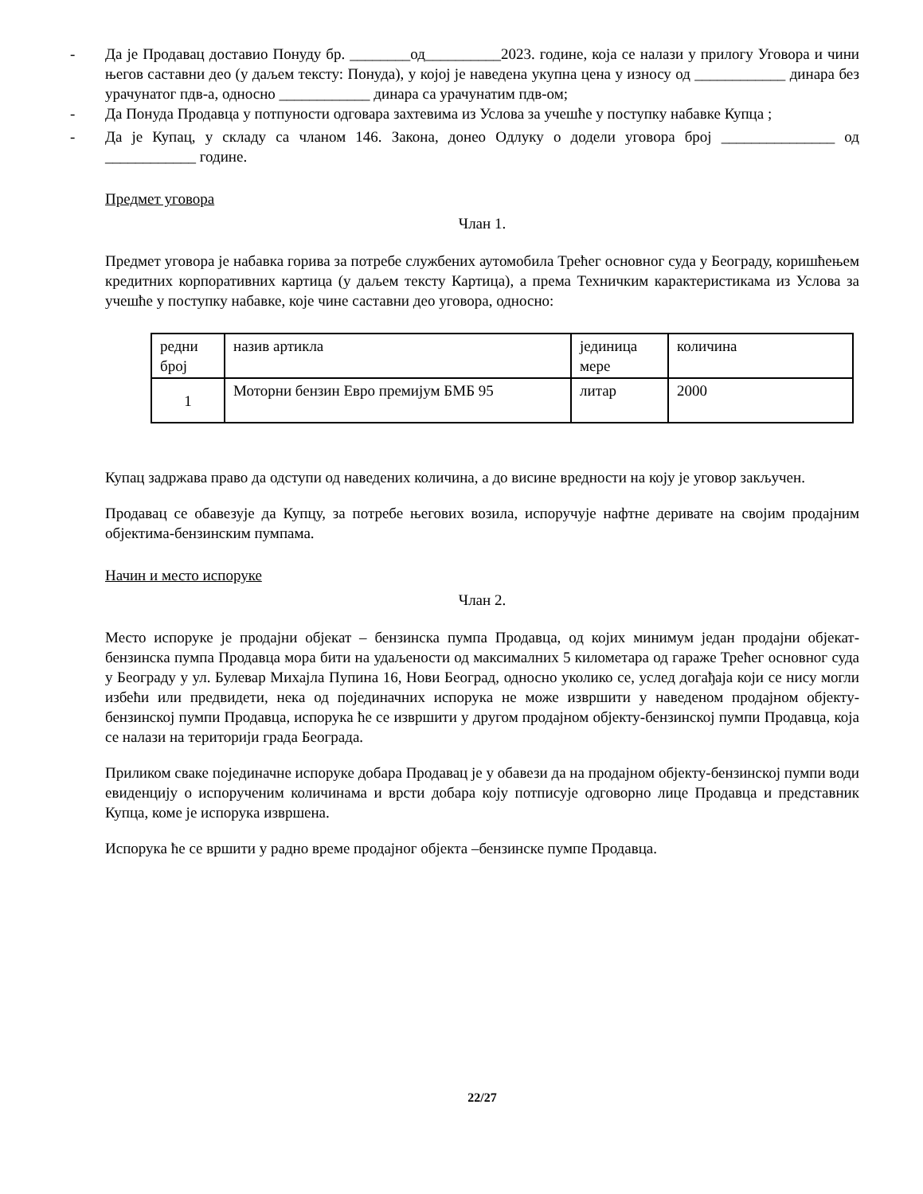- Да је Продавац доставио Понуду бр. ________од__________2023. године, која се налази у прилогу Уговора и чини његов саставни део (у даљем тексту: Понуда), у којој је наведена укупна цена у износу од ____________ динара без урачунатог пдв-а, односно ____________ динара са урачунатим пдв-ом;
- Да Понуда Продавца у потпуности одговара захтевима из Услова за учешће у поступку набавке Купца ;
- Да је Купац, у складу са чланом 146. Закона, донео Одлуку о додели уговора број _______________ од ____________ године.
Предмет уговора
Члан 1.
Предмет уговора је набавка горива за потребе службених аутомобила Трећег основног суда у Београду, коришћењем кредитних корпоративних картица (у даљем тексту Картица), а према Техничким карактеристикама из Услова за учешће у поступку набавке, које чине саставни део уговора, односно:
| редни број | назив артикла | јединица мере | количина |
| 1 | Моторни бензин Евро премијум БМБ 95 | литар | 2000 |
Купац задржава право да одступи од наведених количина, а до висине вредности на коју је уговор закључен.
Продавац се обавезује да Купцу, за потребе његових возила, испоручује нафтне деривате на својим продајним објектима-бензинским пумпама.
Начин и место испоруке
Члан 2.
Место испоруке је продајни објекат – бензинска пумпа Продавца, од којих минимум један продајни објекат- бензинска пумпа Продавца мора бити на удаљености од максималних 5 километара од гараже Трећег основног суда у Београду у ул. Булевар Михајла Пупина 16, Нови Београд, односно уколико се, услед догађаја који се нису могли избећи или предвидети, нека од појединачних испорука не може извршити у наведеном продајном објекту- бензинској пумпи Продавца, испорука ће се извршити у другом продајном објекту-бензинској пумпи Продавца, која се налази на територији града Београда.
Приликом сваке појединачне испоруке добара Продавац је у обавези да на продајном објекту-бензинској пумпи води евиденцију о испорученим количинама и врсти добара коју потписује одговорно лице Продавца и представник Купца, коме је испорука извршена.
Испорука ће се вршити у радно време продајног објекта –бензинске пумпе Продавца.
22/27